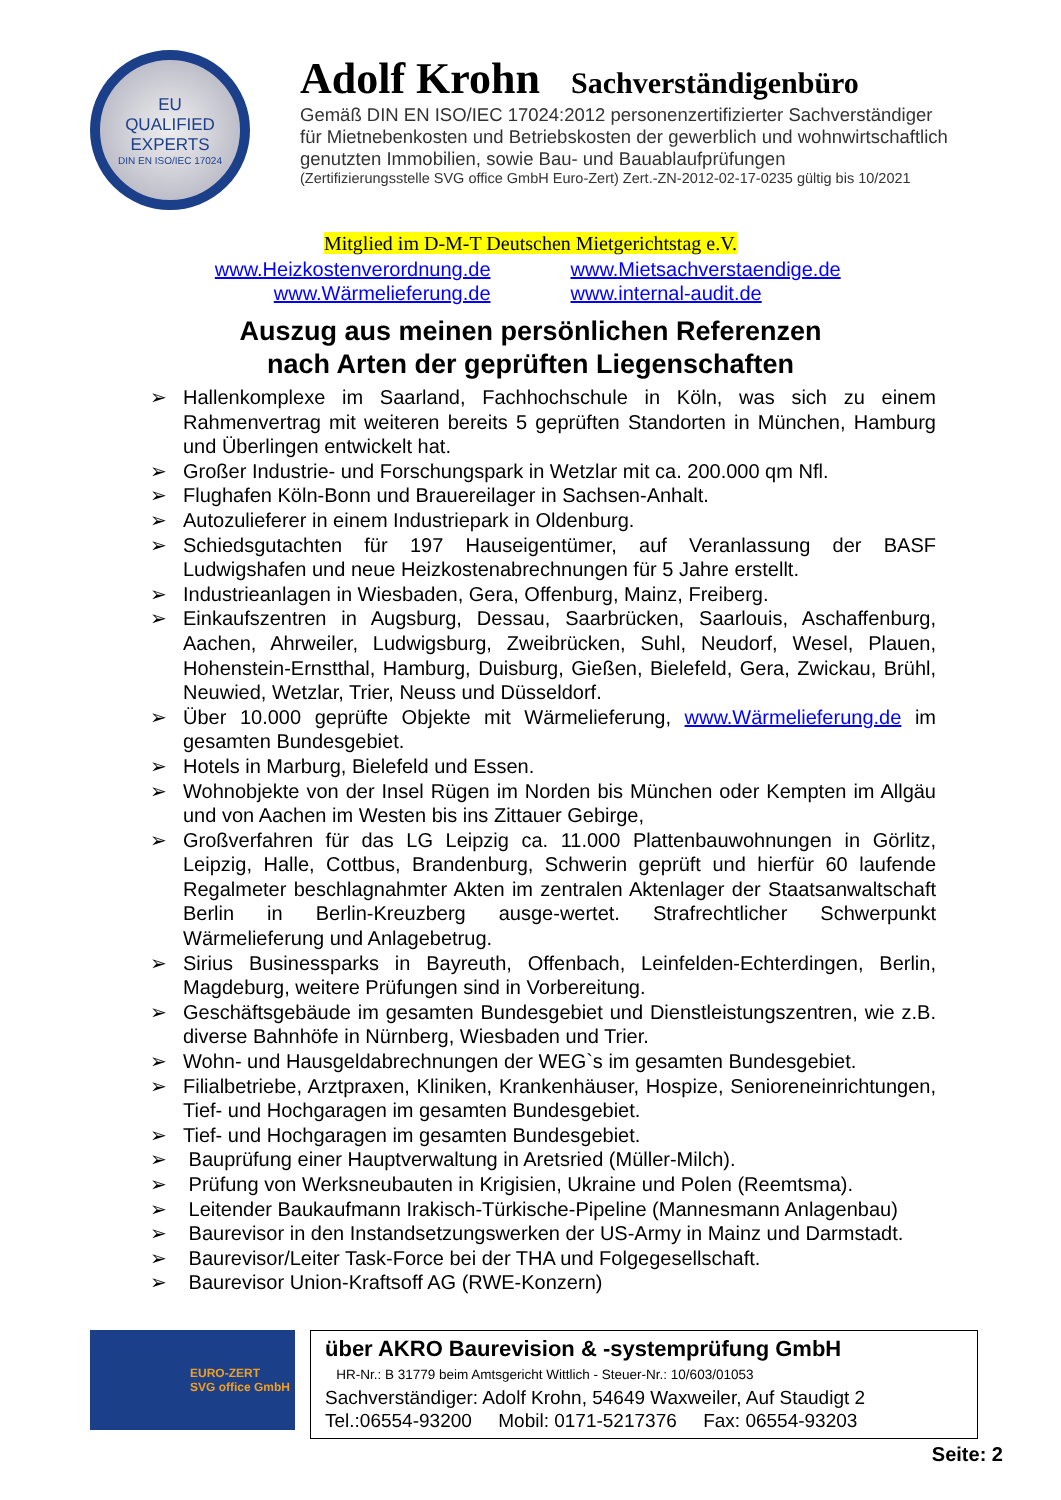EU
QUALIFIED
EXPERTS
DIN EN ISO/IEC 17024
Adolf Krohn Sachverständigenbüro
Gemäß DIN EN ISO/IEC 17024:2012 personenzertifizierter Sachverständiger
für Mietnebenkosten und Betriebskosten der gewerblich und wohnwirtschaftlich
genutzten Immobilien, sowie Bau- und Bauablaufprüfungen
(Zertifizierungsstelle SVG office GmbH Euro-Zert) Zert.-ZN-2012-02-17-0235 gültig bis 10/2021
Mitglied im D-M-T Deutschen Mietgerichtstag e.V.
www.Heizkostenverordnung.de
www.Wärmelieferung.de
www.Mietsachverstaendige.de
www.internal-audit.de
Auszug aus meinen persönlichen Referenzen
nach Arten der geprüften Liegenschaften
➢ Hallenkomplexe im Saarland, Fachhochschule in Köln, was sich zu einem Rahmenvertrag mit weiteren bereits 5 geprüften Standorten in München, Hamburg und Überlingen entwickelt hat.
➢ Großer Industrie- und Forschungspark in Wetzlar mit ca. 200.000 qm Nfl.
➢ Flughafen Köln-Bonn und Brauereilager in Sachsen-Anhalt.
➢ Autozulieferer in einem Industriepark in Oldenburg.
➢ Schiedsgutachten für 197 Hauseigentümer, auf Veranlassung der BASF Ludwigshafen und neue Heizkostenabrechnungen für 5 Jahre erstellt.
➢ Industrieanlagen in Wiesbaden, Gera, Offenburg, Mainz, Freiberg.
➢ Einkaufszentren in Augsburg, Dessau, Saarbrücken, Saarlouis, Aschaffenburg, Aachen, Ahrweiler, Ludwigsburg, Zweibrücken, Suhl, Neudorf, Wesel, Plauen, Hohenstein-Ernstthal, Hamburg, Duisburg, Gießen, Bielefeld, Gera, Zwickau, Brühl, Neuwied, Wetzlar, Trier, Neuss und Düsseldorf.
➢ Über 10.000 geprüfte Objekte mit Wärmelieferung, www.Wärmelieferung.de im gesamten Bundesgebiet.
➢ Hotels in Marburg, Bielefeld und Essen.
➢ Wohnobjekte von der Insel Rügen im Norden bis München oder Kempten im Allgäu und von Aachen im Westen bis ins Zittauer Gebirge,
➢ Großverfahren für das LG Leipzig ca. 11.000 Plattenbauwohnungen in Görlitz, Leipzig, Halle, Cottbus, Brandenburg, Schwerin geprüft und hierfür 60 laufende Regalmeter beschlagnahmter Akten im zentralen Aktenlager der Staatsanwaltschaft Berlin in Berlin-Kreuzberg ausge-wertet. Strafrechtlicher Schwerpunkt Wärmelieferung und Anlagebetrug.
➢ Sirius Businessparks in Bayreuth, Offenbach, Leinfelden-Echterdingen, Berlin, Magdeburg, weitere Prüfungen sind in Vorbereitung.
➢ Geschäftsgebäude im gesamten Bundesgebiet und Dienstleistungszentren, wie z.B. diverse Bahnhöfe in Nürnberg, Wiesbaden und Trier.
➢ Wohn- und Hausgeldabrechnungen der WEG`s im gesamten Bundesgebiet.
➢ Filialbetriebe, Arztpraxen, Kliniken, Krankenhäuser, Hospize, Senioreneinrichtungen, Tief- und Hochgaragen im gesamten Bundesgebiet.
➢ Tief- und Hochgaragen im gesamten Bundesgebiet.
➢ Bauprüfung einer Hauptverwaltung in Aretsried (Müller-Milch).
➢ Prüfung von Werksneubauten in Krigisien, Ukraine und Polen (Reemtsma).
➢ Leitender Baukaufmann Irakisch-Türkische-Pipeline (Mannesmann Anlagenbau)
➢ Baurevisor in den Instandsetzungswerken der US-Army in Mainz und Darmstadt.
➢ Baurevisor/Leiter Task-Force bei der THA und Folgegesellschaft.
➢ Baurevisor Union-Kraftsoff AG (RWE-Konzern)
EURO-ZERT
SVG office GmbH
über AKRO Baurevision & -systemprüfung GmbH
HR-Nr.: B 31779 beim Amtsgericht Wittlich - Steuer-Nr.: 10/603/01053
Sachverständiger: Adolf Krohn, 54649 Waxweiler, Auf Staudigt 2
Tel.:06554-93200 Mobil: 0171-5217376 Fax: 06554-93203
Seite: 2